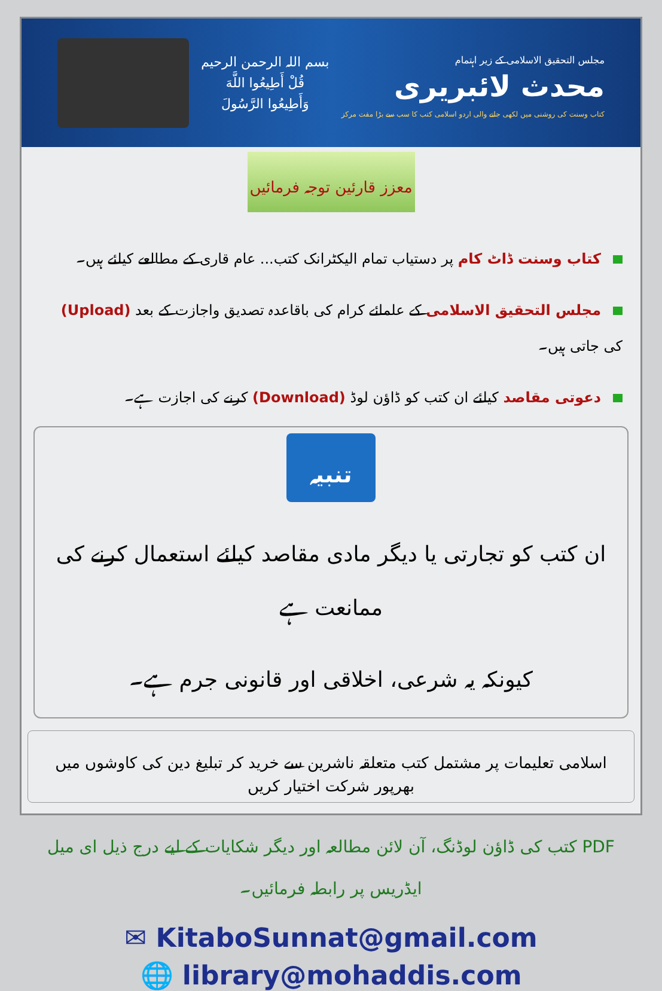بسم اللہ الرحمن الرحیم
قُلْ أَطِيعُوا اللَّهَ
وَأَطِيعُوا الرَّسُولَ
مجلس التحقیق الاسلامی کے زیر اہتمام
محدث لائبریری
کتاب وسنت کی روشنی میں لکھی جانے والی اردو اسلامی کتب کا سب سے بڑا مفت مرکز
معزز قارئین توجہ فرمائیں
کتاب وسنت ڈاٹ کام پر دستیاب تمام الیکٹرانک کتب... عام قاری کے مطالعے کیلئے ہیں۔
مجلس التحقیق الاسلامی کے علمائے کرام کی باقاعدہ تصدیق واجازت کے بعد (Upload) کی جاتی ہیں۔
دعوتی مقاصد کیلئے ان کتب کو ڈاؤن لوڈ (Download) کرنے کی اجازت ہے۔
تنبیہ
ان کتب کو تجارتی یا دیگر مادی مقاصد کیلئے استعمال کرنے کی ممانعت ہے
کیونکہ یہ شرعی، اخلاقی اور قانونی جرم ہے۔
اسلامی تعلیمات پر مشتمل کتب متعلقہ ناشرین سے خرید کر تبلیغ دین کی کاوشوں میں بھرپور شرکت اختیار کریں
PDF کتب کی ڈاؤن لوڈنگ، آن لائن مطالعہ اور دیگر شکایات کے لیے درج ذیل ای میل ایڈریس پر رابطہ فرمائیں۔
✉ KitaboSunnat@gmail.com
🌐 library@mohaddis.com